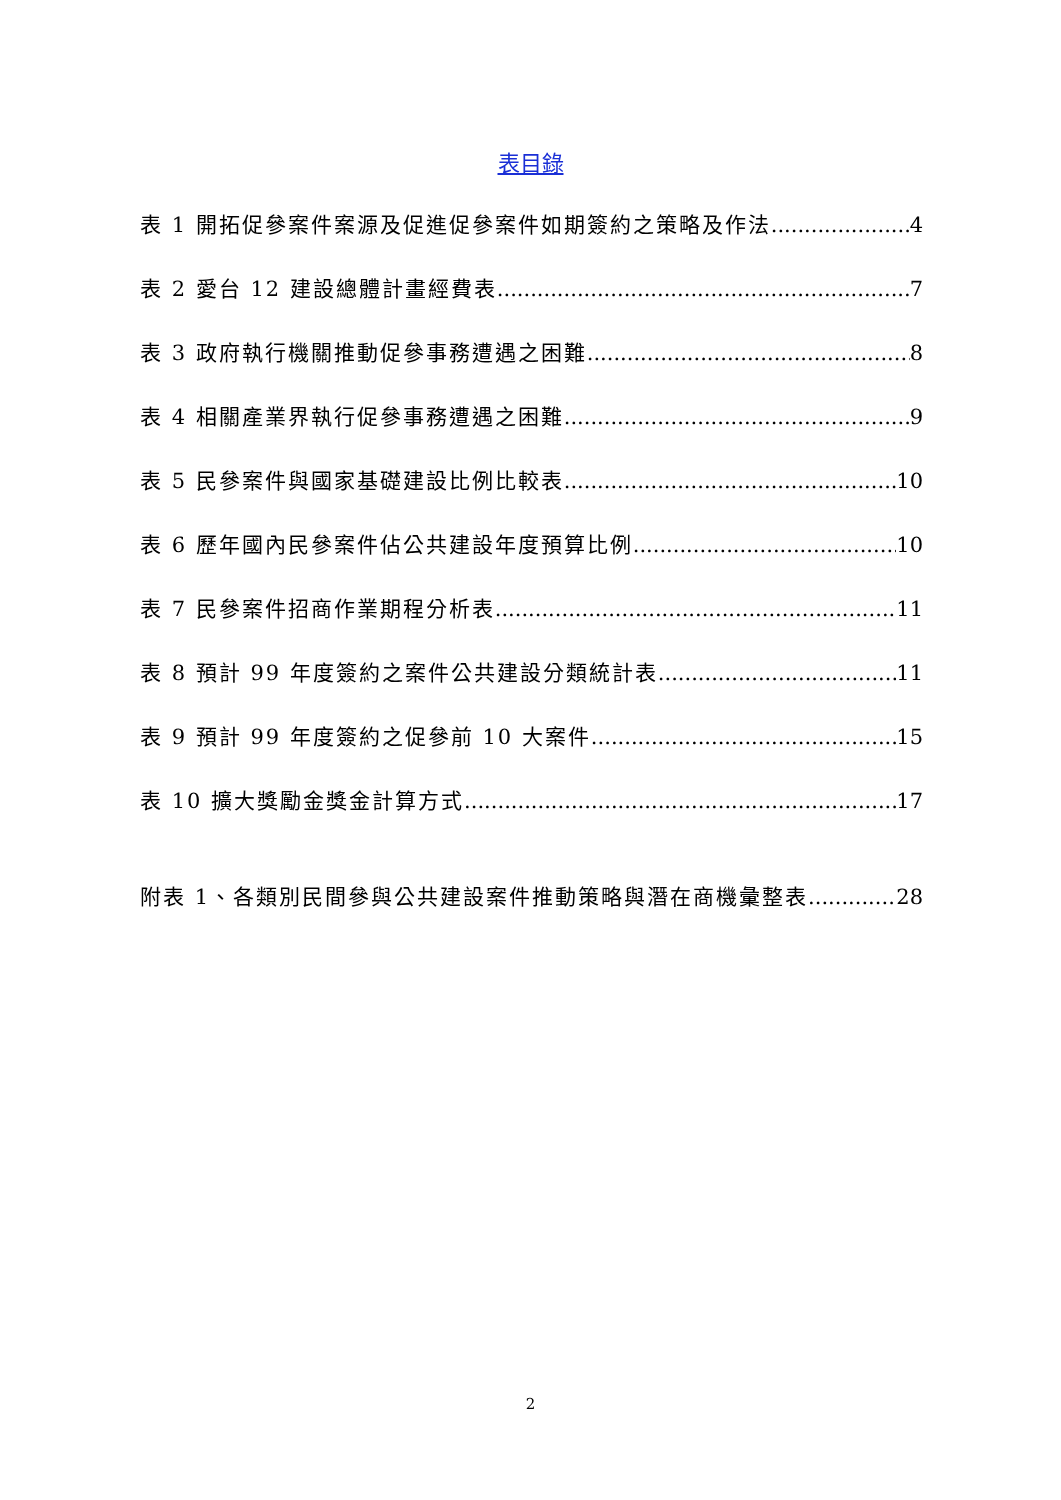表目錄
表 1 開拓促參案件案源及促進促參案件如期簽約之策略及作法 4
表 2 愛台 12 建設總體計畫經費表 7
表 3 政府執行機關推動促參事務遭遇之困難 8
表 4 相關產業界執行促參事務遭遇之困難 9
表 5 民參案件與國家基礎建設比例比較表 10
表 6 歷年國內民參案件佔公共建設年度預算比例 10
表 7 民參案件招商作業期程分析表 11
表 8 預計 99 年度簽約之案件公共建設分類統計表 11
表 9 預計 99 年度簽約之促參前 10 大案件 15
表 10 擴大獎勵金獎金計算方式 17
附表 1、各類別民間參與公共建設案件推動策略與潛在商機彙整表 28
2